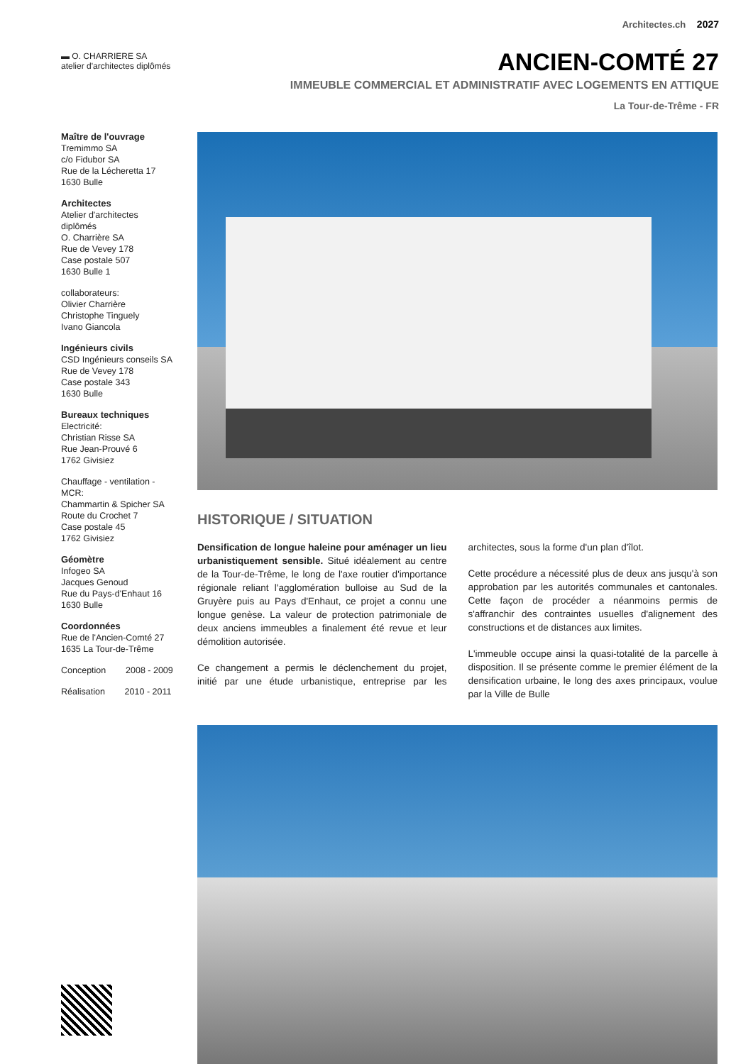Architectes.ch 2027
▬ O. CHARRIERE SA
atelier d'architectes diplômés
ANCIEN-COMTÉ 27
IMMEUBLE COMMERCIAL ET ADMINISTRATIF AVEC LOGEMENTS EN ATTIQUE
La Tour-de-Trême - FR
Maître de l'ouvrage
Tremimmo SA
c/o Fidubor SA
Rue de la Lécheretta 17
1630 Bulle
Architectes
Atelier d'architectes diplômés
O. Charrière SA
Rue de Vevey 178
Case postale 507
1630 Bulle 1
collaborateurs:
Olivier Charrière
Christophe Tinguely
Ivano Giancola
Ingénieurs civils
CSD Ingénieurs conseils SA
Rue de Vevey 178
Case postale 343
1630 Bulle
Bureaux techniques
Electricité:
Christian Risse SA
Rue Jean-Prouvé 6
1762 Givisiez
Chauffage - ventilation - MCR:
Chammartin & Spicher SA
Route du Crochet 7
Case postale 45
1762 Givisiez
Géomètre
Infogeo SA
Jacques Genoud
Rue du Pays-d'Enhaut 16
1630 Bulle
Coordonnées
Rue de l'Ancien-Comté 27
1635 La Tour-de-Trême
Conception 2008 - 2009
Réalisation 2010 - 2011
HISTORIQUE / SITUATION
Densification de longue haleine pour aménager un lieu urbanistiquement sensible. Situé idéalement au centre de la Tour-de-Trême, le long de l'axe routier d'importance régionale reliant l'agglomération bulloise au Sud de la Gruyère puis au Pays d'Enhaut, ce projet a connu une longue genèse. La valeur de protection patrimoniale de deux anciens immeubles a finalement été revue et leur démolition autorisée.
Ce changement a permis le déclenchement du projet, initié par une étude urbanistique, entreprise par les architectes, sous la forme d'un plan d'îlot.
Cette procédure a nécessité plus de deux ans jusqu'à son approbation par les autorités communales et cantonales. Cette façon de procéder a néanmoins permis de s'affranchir des contraintes usuelles d'alignement des constructions et de distances aux limites.
L'immeuble occupe ainsi la quasi-totalité de la parcelle à disposition. Il se présente comme le premier élément de la densification urbaine, le long des axes principaux, voulue par la Ville de Bulle